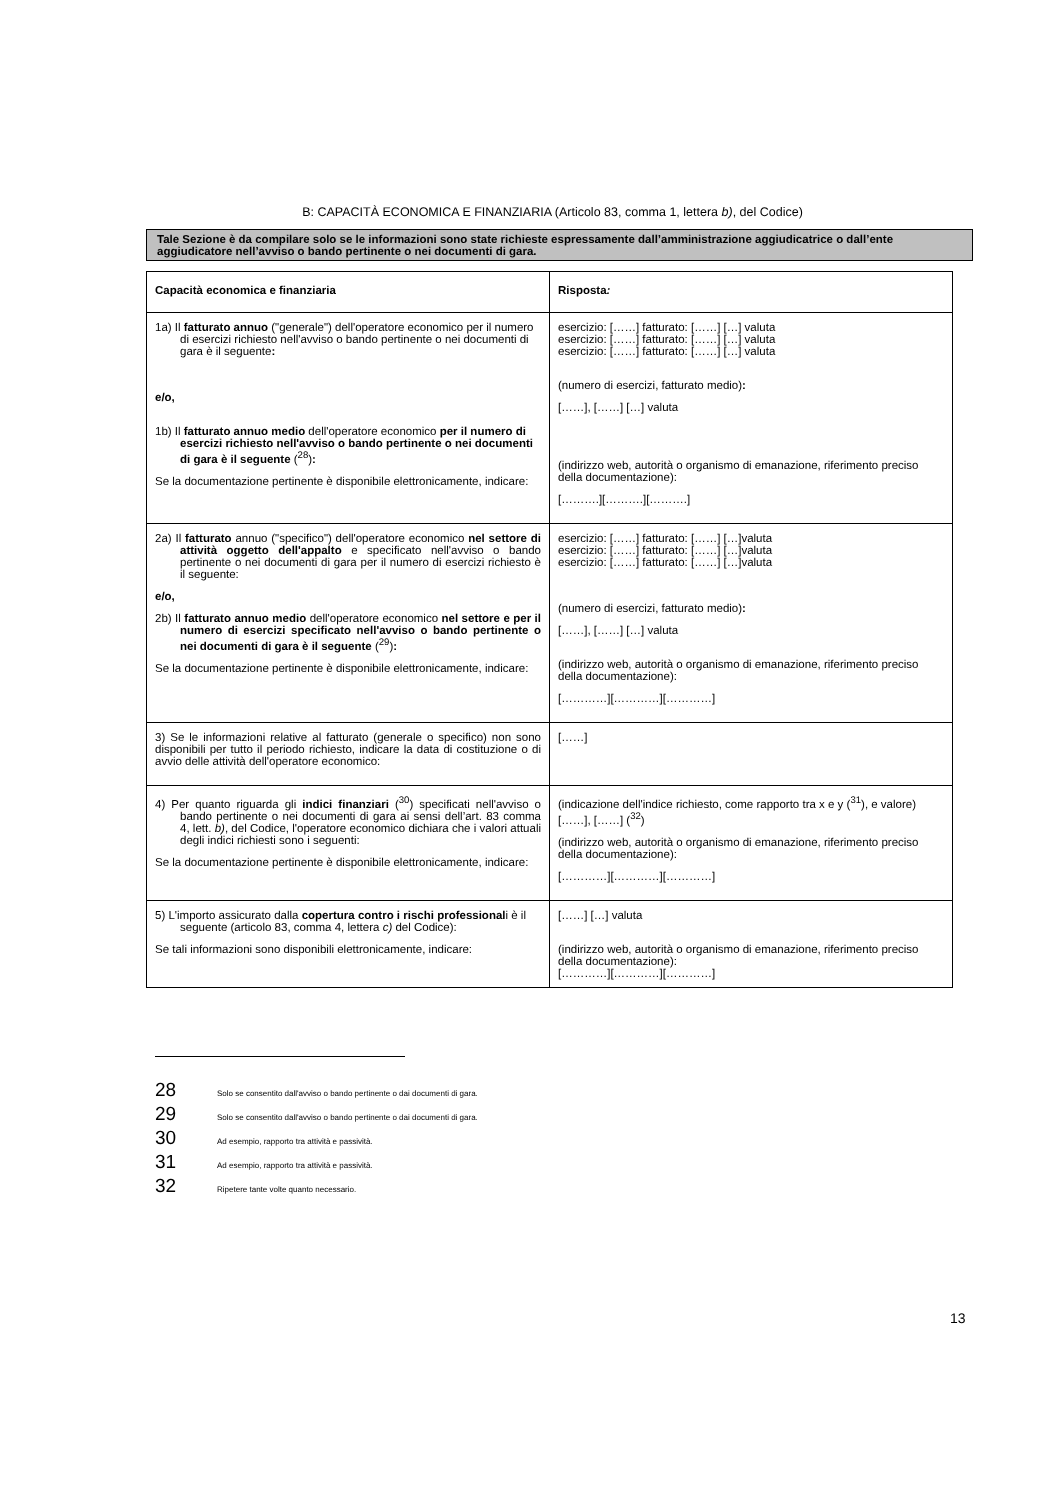B: CAPACITÀ ECONOMICA E FINANZIARIA (Articolo 83, comma 1, lettera b), del Codice)
Tale Sezione è da compilare solo se le informazioni sono state richieste espressamente dall’amministrazione aggiudicatrice o dall’ente aggiudicatore nell’avviso o bando pertinente o nei documenti di gara.
| Capacità economica e finanziaria | Risposta : |
| --- | --- |
| 1a) Il fatturato annuo ("generale") dell'operatore economico per il numero di esercizi richiesto nell'avviso o bando pertinente o nei documenti di gara è il seguente : e/o, 1b) Il fatturato annuo medio dell'operatore economico per il numero di esercizi richiesto nell'avviso o bando pertinente o nei documenti di gara è il seguente (<sup>28</sup>) : Se la documentazione pertinente è disponibile elettronicamente, indicare: | esercizio: [……] fatturato: [……] […] valuta esercizio: [……] fatturato: [……] […] valuta esercizio: [……] fatturato: [……] […] valuta (numero di esercizi, fatturato medio) : [……], [……] […] valuta (indirizzo web, autorità o organismo di emanazione, riferimento preciso della documentazione): [……….][……….][……….] |
| 2a) Il fatturato annuo ("specifico") dell'operatore economico nel settore di attività oggetto dell'appalto e specificato nell'avviso o bando pertinente o nei documenti di gara per il numero di esercizi richiesto è il seguente: e/o, 2b) Il fatturato annuo medio dell'operatore economico nel settore e per il numero di esercizi specificato nell'avviso o bando pertinente o nei documenti di gara è il seguente (<sup>29</sup>) : Se la documentazione pertinente è disponibile elettronicamente, indicare: | esercizio: [……] fatturato: [……] […]valuta esercizio: [……] fatturato: [……] […]valuta esercizio: [……] fatturato: [……] […]valuta (numero di esercizi, fatturato medio) : [……], [……] […] valuta (indirizzo web, autorità o organismo di emanazione, riferimento preciso della documentazione): […………][…………][…………] |
| 3) Se le informazioni relative al fatturato (generale o specifico) non sono disponibili per tutto il periodo richiesto, indicare la data di costituzione o di avvio delle attività dell'operatore economico: | [……] |
| 4) Per quanto riguarda gli indici finanziari (<sup>30</sup>) specificati nell'avviso o bando pertinente o nei documenti di gara ai sensi dell’art. 83 comma 4, lett. b) , del Codice, l'operatore economico dichiara che i valori attuali degli indici richiesti sono i seguenti: Se la documentazione pertinente è disponibile elettronicamente, indicare: | (indicazione dell'indice richiesto, come rapporto tra x e y (<sup>31</sup>), e valore) [……], [……] (<sup>32</sup>) (indirizzo web, autorità o organismo di emanazione, riferimento preciso della documentazione): […………][…………][…………] |
| 5) L'importo assicurato dalla copertura contro i rischi professional i è il seguente (articolo 83, comma 4, lettera c) del Codice): Se tali informazioni sono disponibili elettronicamente, indicare: | [……] […] valuta (indirizzo web, autorità o organismo di emanazione, riferimento preciso della documentazione): […………][…………][…………] |
28 Solo se consentito dall'avviso o bando pertinente o dai documenti di gara.
29 Solo se consentito dall'avviso o bando pertinente o dai documenti di gara.
30 Ad esempio, rapporto tra attività e passività.
31 Ad esempio, rapporto tra attività e passività.
32 Ripetere tante volte quanto necessario.
13